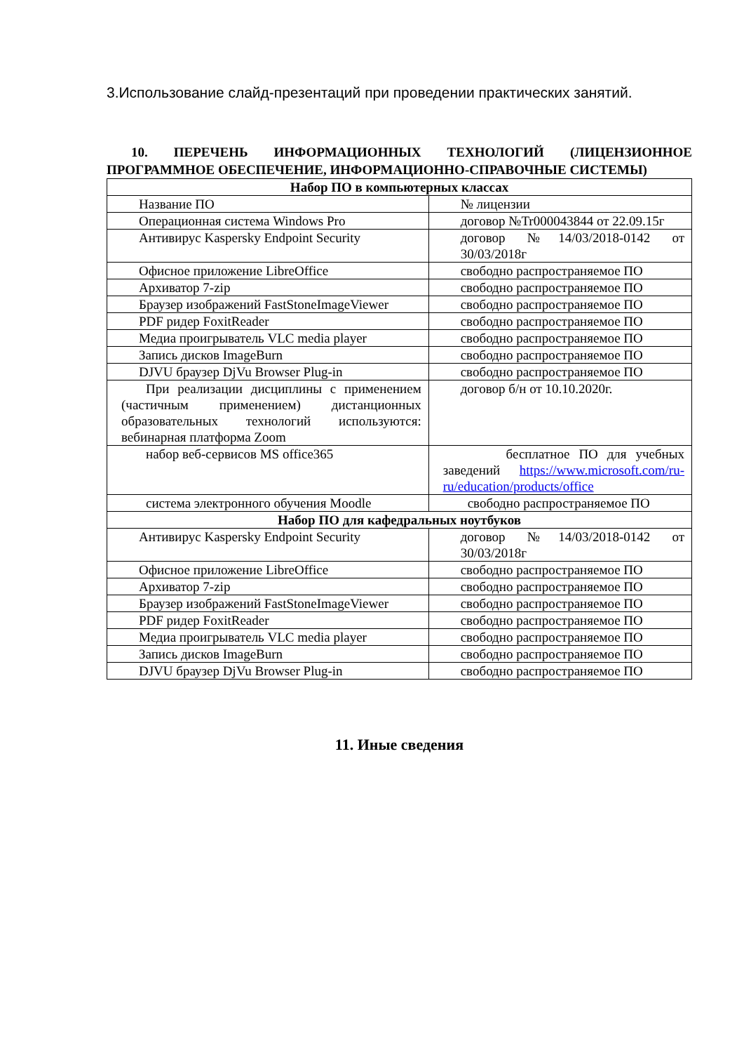3.Использование слайд-презентаций при проведении практических занятий.
10. ПЕРЕЧЕНЬ ИНФОРМАЦИОННЫХ ТЕХНОЛОГИЙ (ЛИЦЕНЗИОННОЕ ПРОГРАММНОЕ ОБЕСПЕЧЕНИЕ, ИНФОРМАЦИОННО-СПРАВОЧНЫЕ СИСТЕМЫ)
| Набор ПО в компьютерных классах | |
| --- | --- |
| Название ПО | № лицензии |
| Операционная система Windows Pro | договор №Tr000043844 от 22.09.15г |
| Антивирус Kaspersky Endpoint Security | договор №14/03/2018-0142 от 30/03/2018г |
| Офисное приложение LibreOffice | свободно распространяемое ПО |
| Архиватор 7-zip | свободно распространяемое ПО |
| Браузер изображений FastStoneImageViewer | свободно распространяемое ПО |
| PDF ридер FoxitReader | свободно распространяемое ПО |
| Медиа проигрыватель VLC media player | свободно распространяемое ПО |
| Запись дисков ImageBurn | свободно распространяемое ПО |
| DJVU браузер DjVu Browser Plug-in | свободно распространяемое ПО |
| При реализации дисциплины с применением (частичным применением) дистанционных образовательных технологий используются: вебинарная платформа Zoom | договор б/н от 10.10.2020г. |
| набор веб-сервисов MS office365 | бесплатное ПО для учебных заведений https://www.microsoft.com/ru-ru/education/products/office |
| система электронного обучения Moodle | свободно распространяемое ПО |
| Набор ПО для кафедральных ноутбуков | |
| Антивирус Kaspersky Endpoint Security | договор №14/03/2018-0142 от 30/03/2018г |
| Офисное приложение LibreOffice | свободно распространяемое ПО |
| Архиватор 7-zip | свободно распространяемое ПО |
| Браузер изображений FastStoneImageViewer | свободно распространяемое ПО |
| PDF ридер FoxitReader | свободно распространяемое ПО |
| Медиа проигрыватель VLC media player | свободно распространяемое ПО |
| Запись дисков ImageBurn | свободно распространяемое ПО |
| DJVU браузер DjVu Browser Plug-in | свободно распространяемое ПО |
11. Иные сведения